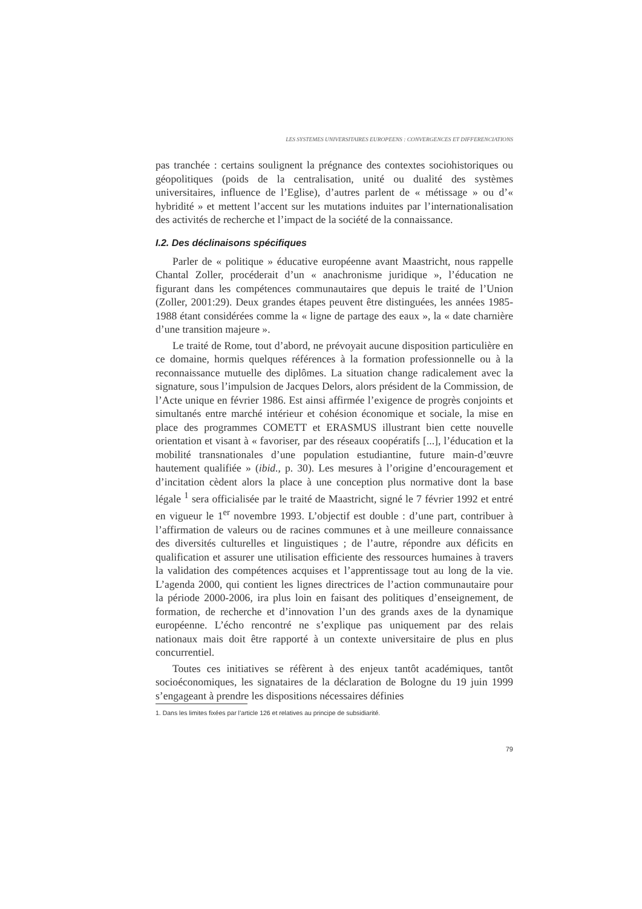LES SYSTEMES UNIVERSITAIRES EUROPEENS : CONVERGENCES ET DIFFERENCIATIONS
pas tranchée : certains soulignent la prégnance des contextes sociohistoriques ou géopolitiques (poids de la centralisation, unité ou dualité des systèmes universitaires, influence de l’Eglise), d’autres parlent de « métissage » ou d’« hybridité » et mettent l’accent sur les mutations induites par l’internationalisation des activités de recherche et l’impact de la société de la connaissance.
I.2. Des déclinaisons spécifiques
Parler de « politique » éducative européenne avant Maastricht, nous rappelle Chantal Zoller, procéderait d’un « anachronisme juridique », l’éducation ne figurant dans les compétences communautaires que depuis le traité de l’Union (Zoller, 2001:29). Deux grandes étapes peuvent être distinguées, les années 1985-1988 étant considérées comme la « ligne de partage des eaux », la « date charnière d’une transition majeure ».
Le traité de Rome, tout d’abord, ne prévoyait aucune disposition particulière en ce domaine, hormis quelques références à la formation professionnelle ou à la reconnaissance mutuelle des diplômes. La situation change radicalement avec la signature, sous l’impulsion de Jacques Delors, alors président de la Commission, de l’Acte unique en février 1986. Est ainsi affirmée l’exigence de progrès conjoints et simultanés entre marché intérieur et cohésion économique et sociale, la mise en place des programmes COMETT et ERASMUS illustrant bien cette nouvelle orientation et visant à « favoriser, par des réseaux coopératifs [...], l’éducation et la mobilité transnationales d’une population estudiantine, future main-d’œuvre hautement qualifiée » (ibid., p. 30). Les mesures à l’origine d’encouragement et d’incitation cèdent alors la place à une conception plus normative dont la base légale <sup>1</sup> sera officialisée par le traité de Maastricht, signé le 7 février 1992 et entré en vigueur le 1<sup>er</sup> novembre 1993. L’objectif est double : d’une part, contribuer à l’affirmation de valeurs ou de racines communes et à une meilleure connaissance des diversités culturelles et linguistiques ; de l’autre, répondre aux déficits en qualification et assurer une utilisation efficiente des ressources humaines à travers la validation des compétences acquises et l’apprentissage tout au long de la vie. L’agenda 2000, qui contient les lignes directrices de l’action communautaire pour la période 2000-2006, ira plus loin en faisant des politiques d’enseignement, de formation, de recherche et d’innovation l’un des grands axes de la dynamique européenne. L’écho rencontré ne s’explique pas uniquement par des relais nationaux mais doit être rapporté à un contexte universitaire de plus en plus concurrentiel.
Toutes ces initiatives se réfèrent à des enjeux tantôt académiques, tantôt socioéconomiques, les signataires de la déclaration de Bologne du 19 juin 1999 s’engageant à prendre les dispositions nécessaires définies
1. Dans les limites fixées par l’article 126 et relatives au principe de subsidiarité.
79